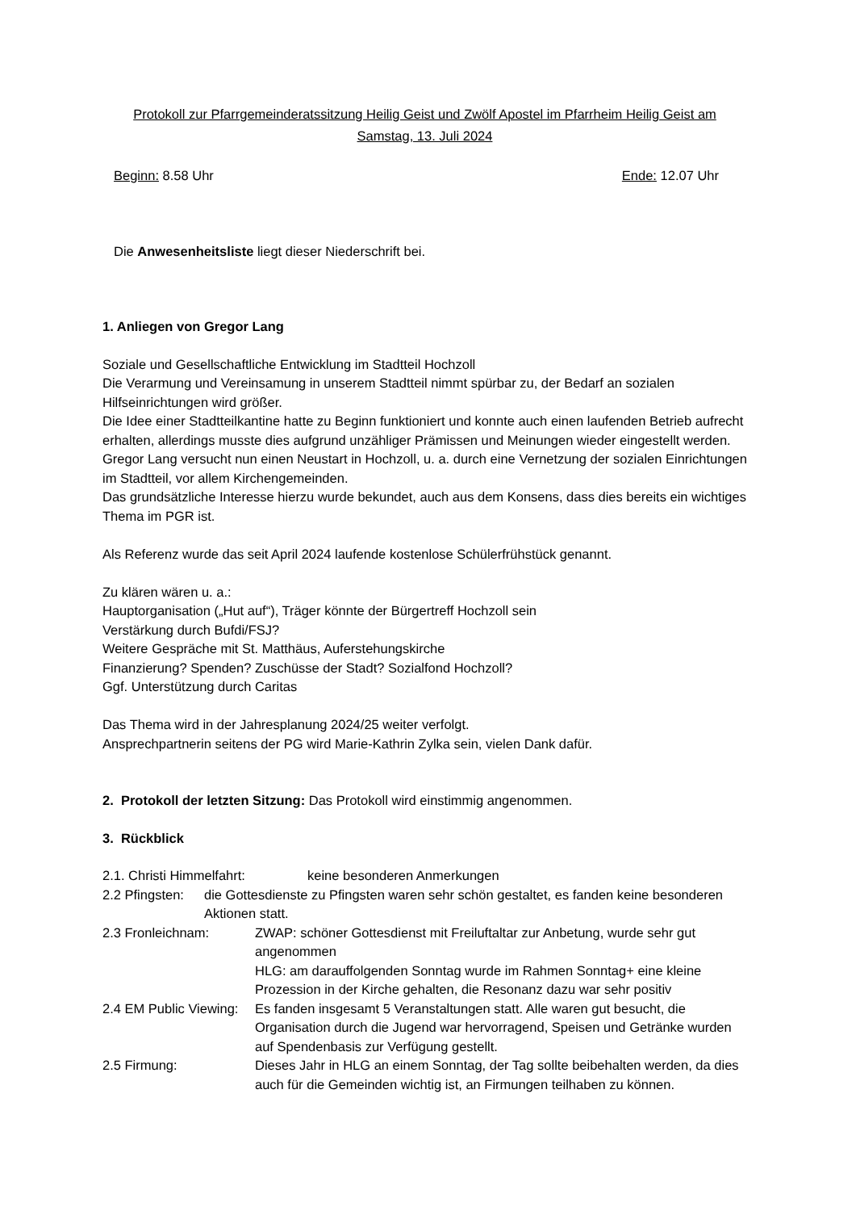Protokoll zur Pfarrgemeinderatssitzung Heilig Geist und Zwölf Apostel im Pfarrheim Heilig Geist am
Samstag, 13. Juli 2024
Beginn: 8.58 Uhr Ende: 12.07 Uhr
Die Anwesenheitsliste liegt dieser Niederschrift bei.
1. Anliegen von Gregor Lang
Soziale und Gesellschaftliche Entwicklung im Stadtteil Hochzoll
Die Verarmung und Vereinsamung in unserem Stadtteil nimmt spürbar zu, der Bedarf an sozialen Hilfseinrichtungen wird größer.
Die Idee einer Stadtteilkantine hatte zu Beginn funktioniert und konnte auch einen laufenden Betrieb aufrecht erhalten, allerdings musste dies aufgrund unzähliger Prämissen und Meinungen wieder eingestellt werden.
Gregor Lang versucht nun einen Neustart in Hochzoll, u. a. durch eine Vernetzung der sozialen Einrichtungen im Stadtteil, vor allem Kirchengemeinden.
Das grundsätzliche Interesse hierzu wurde bekundet, auch aus dem Konsens, dass dies bereits ein wichtiges Thema im PGR ist.
Als Referenz wurde das seit April 2024 laufende kostenlose Schülerfrühstück genannt.
Zu klären wären u. a.:
Hauptorganisation („Hut auf“), Träger könnte der Bürgertreff Hochzoll sein
Verstärkung durch Bufdi/FSJ?
Weitere Gespräche mit St. Matthäus, Auferstehungskirche
Finanzierung? Spenden? Zuschüsse der Stadt? Sozialfond Hochzoll?
Ggf. Unterstützung durch Caritas
Das Thema wird in der Jahresplanung 2024/25 weiter verfolgt.
Ansprechpartnerin seitens der PG wird Marie-Kathrin Zylka sein, vielen Dank dafür.
2. Protokoll der letzten Sitzung: Das Protokoll wird einstimmig angenommen.
3. Rückblick
2.1. Christi Himmelfahrt: keine besonderen Anmerkungen
2.2 Pfingsten: die Gottesdienste zu Pfingsten waren sehr schön gestaltet, es fanden keine besonderen Aktionen statt.
2.3 Fronleichnam: ZWAP: schöner Gottesdienst mit Freiluftaltar zur Anbetung, wurde sehr gut angenommen
HLG: am darauffolgenden Sonntag wurde im Rahmen Sonntag+ eine kleine Prozession in der Kirche gehalten, die Resonanz dazu war sehr positiv
2.4 EM Public Viewing: Es fanden insgesamt 5 Veranstaltungen statt. Alle waren gut besucht, die Organisation durch die Jugend war hervorragend, Speisen und Getränke wurden auf Spendenbasis zur Verfügung gestellt.
2.5 Firmung: Dieses Jahr in HLG an einem Sonntag, der Tag sollte beibehalten werden, da dies auch für die Gemeinden wichtig ist, an Firmungen teilhaben zu können.